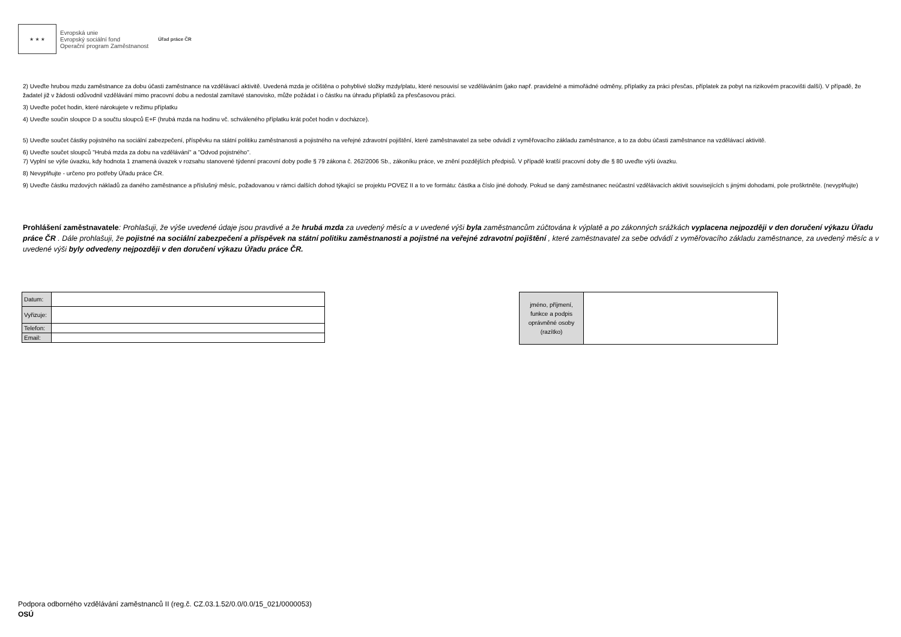★ ★ ★
Evropská unie
Evropský sociální fond
Operační program Zaměstnanost
Úřad práce ČR
2) Uveďte hrubou mzdu zaměstnance za dobu účasti zaměstnance na vzdělávací aktivitě. Uvedená mzda je očištěna o pohyblivé složky mzdy/platu, které nesouvisí se vzděláváním (jako např. pravidelné a mimořádné odměny, příplatky za práci přesčas, příplatek za pobyt na rizikovém pracovišti další). V případě, že žadatel již v žádosti odůvodnil vzdělávání mimo pracovní dobu a nedostal zamítavé stanovisko, může požádat i o částku na úhradu příplatků za přesčasovou práci.
3) Uveďte počet hodin, které nárokujete v režimu příplatku
4) Uveďte součin sloupce D a součtu sloupců E+F (hrubá mzda na hodinu vč. schváleného příplatku krát počet hodin v docházce).
5) Uveďte součet částky pojistného na sociální zabezpečení, příspěvku na státní politiku zaměstnanosti a pojistného na veřejné zdravotní pojištění, které zaměstnavatel za sebe odvádí z vyměřovacího základu zaměstnance, a to za dobu účasti zaměstnance na vzdělávací aktivitě.
6) Uveďte součet sloupců "Hrubá mzda za dobu na vzdělávání" a "Odvod pojistného".
7) Vyplní se výše úvazku, kdy hodnota 1 znamená úvazek v rozsahu stanovené týdenní pracovní doby podle § 79 zákona č. 262/2006 Sb., zákoníku práce, ve znění pozdějších předpisů. V případě kratší pracovní doby dle § 80 uveďte výši úvazku.
8) Nevyplňujte - určeno pro potřeby Úřadu práce ČR.
9) Uveďte částku mzdových nákladů za daného zaměstnance a příslušný měsíc, požadovanou v rámci dalších dohod týkající se projektu POVEZ II a to ve formátu: částka a číslo jiné dohody. Pokud se daný zaměstnanec neúčastní vzdělávacích aktivit souvisejících s jinými dohodami, pole proškrtněte. (nevyplňujte)
Prohlášení zaměstnavatele: Prohlašuji, že výše uvedené údaje jsou pravdivé a že hrubá mzda za uvedený měsíc a v uvedené výši byla zaměstnancům zúčtována k výplatě a po zákonných srážkách vyplacena nejpozději v den doručení výkazu Úřadu práce ČR . Dále prohlašuji, že pojistné na sociální zabezpečení a příspěvek na státní politiku zaměstnanosti a pojistné na veřejné zdravotní pojištění , které zaměstnavatel za sebe odvádí z vyměřovacího základu zaměstnance, za uvedený měsíc a v uvedené výši byly odvedeny nejpozději v den doručení výkazu Úřadu práce ČR.
| Datum: | |
| Vyřizuje: | |
| Telefon: | |
| Email: | |
| jméno, příjmení, funkce a podpis oprávněné osoby (razítko) | |
Podpora odborného vzdělávání zaměstnanců II (reg.č. CZ.03.1.52/0.0/0.0/15_021/0000053)
OSÚ